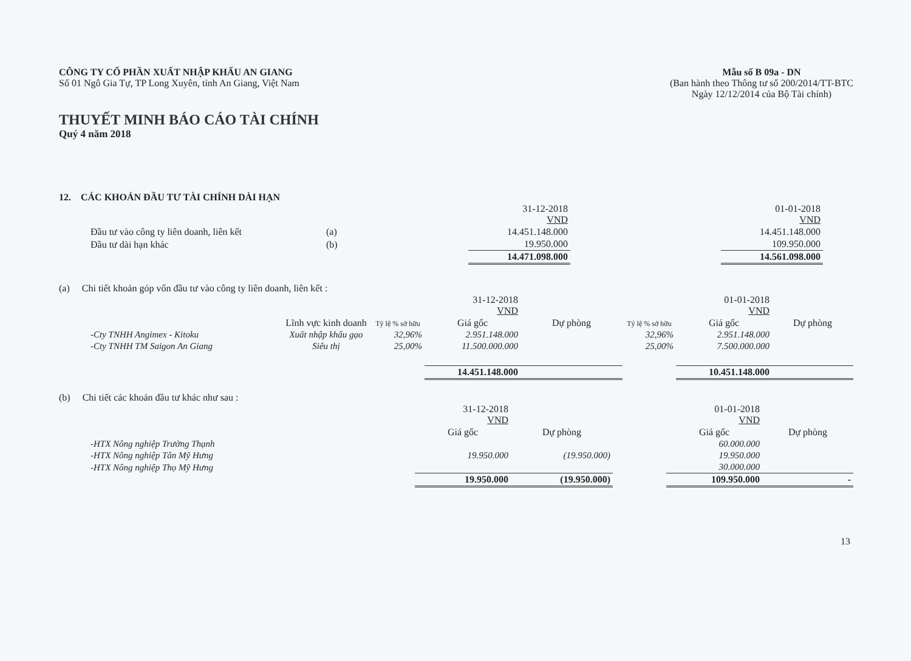CÔNG TY CỔ PHẦN XUẤT NHẬP KHẨU AN GIANG
Số 01 Ngô Gia Tự, TP Long Xuyên, tỉnh An Giang, Việt Nam
Mẫu số B 09a - DN
(Ban hành theo Thông tư số 200/2014/TT-BTC
Ngày 12/12/2014 của Bộ Tài chính)
THUYẾT MINH BÁO CÁO TÀI CHÍNH
Quý 4 năm 2018
12. CÁC KHOẢN ĐẦU TƯ TÀI CHÍNH DÀI HẠN
| | | | 31-12-2018 VND | | 01-01-2018 VND | |
| | Đầu tư vào công ty liên doanh, liên kết | (a) | 14.451.148.000 | | 14.451.148.000 | |
| | Đầu tư dài hạn khác | (b) | 19.950.000 | | 109.950.000 | |
| | | | 14.471.098.000 | | 14.561.098.000 | |
(a) Chi tiết khoản góp vốn đầu tư vào công ty liên doanh, liên kết :
| | | | | 31-12-2018 VND | | | 01-01-2018 VND | |
| | | Lĩnh vực kinh doanh | Tỷ lệ % sở hữu | Giá gốc | Dự phòng | Tỷ lệ % sở hữu | Giá gốc | Dự phòng |
| | -Cty TNHH Angimex - Kitoku | Xuất nhập khẩu gạo | 32,96% | 2.951.148.000 | | 32,96% | 2.951.148.000 | |
| | -Cty TNHH TM Saigon An Giang | Siêu thị | 25,00% | 11.500.000.000 | | 25,00% | 7.500.000.000 | |
| | | | | 14.451.148.000 | | | 10.451.148.000 | |
(b) Chi tiết các khoản đầu tư khác như sau :
| | | 31-12-2018 VND | | | 01-01-2018 VND | |
| | | Giá gốc | Dự phòng | | Giá gốc | Dự phòng |
| | -HTX Nông nghiệp Trường Thạnh | | | | 60.000.000 | |
| | -HTX Nông nghiệp Tân Mỹ Hưng | 19.950.000 | (19.950.000) | | 19.950.000 | |
| | -HTX Nông nghiệp Thọ Mỹ Hưng | | | | 30.000.000 | |
| | | 19.950.000 | (19.950.000) | | 109.950.000 | - |
13